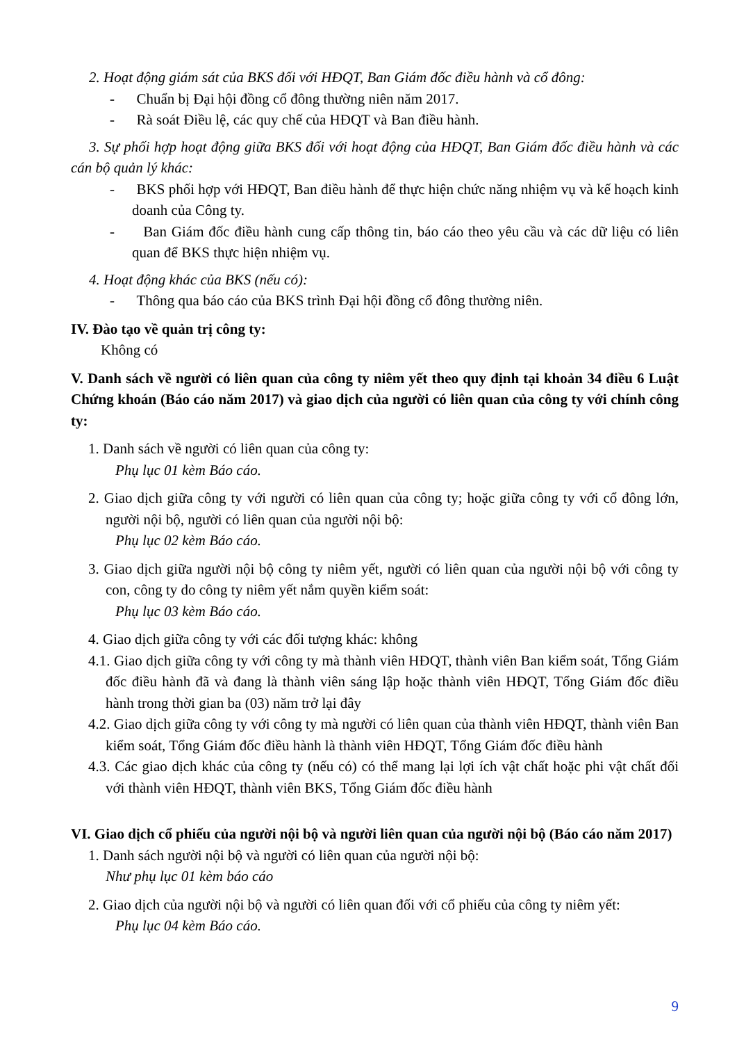2. Hoạt động giám sát của BKS đối với HĐQT, Ban Giám đốc điều hành và cổ đông:
- Chuẩn bị Đại hội đồng cổ đông thường niên năm 2017.
- Rà soát Điều lệ, các quy chế của HĐQT và Ban điều hành.
3. Sự phối hợp hoạt động giữa BKS đối với hoạt động của HĐQT, Ban Giám đốc điều hành và các cán bộ quản lý khác:
- BKS phối hợp với HĐQT, Ban điều hành để thực hiện chức năng nhiệm vụ và kế hoạch kinh doanh của Công ty.
- Ban Giám đốc điều hành cung cấp thông tin, báo cáo theo yêu cầu và các dữ liệu có liên quan để BKS thực hiện nhiệm vụ.
4. Hoạt động khác của BKS (nếu có):
- Thông qua báo cáo của BKS trình Đại hội đồng cổ đông thường niên.
IV. Đào tạo về quản trị công ty:
Không có
V. Danh sách về người có liên quan của công ty niêm yết theo quy định tại khoản 34 điều 6 Luật Chứng khoán (Báo cáo năm 2017) và giao dịch của người có liên quan của công ty với chính công ty:
1. Danh sách về người có liên quan của công ty:
Phụ lục 01 kèm Báo cáo.
2. Giao dịch giữa công ty với người có liên quan của công ty; hoặc giữa công ty với cổ đông lớn, người nội bộ, người có liên quan của người nội bộ:
Phụ lục 02 kèm Báo cáo.
3. Giao dịch giữa người nội bộ công ty niêm yết, người có liên quan của người nội bộ với công ty con, công ty do công ty niêm yết nắm quyền kiểm soát:
Phụ lục 03 kèm Báo cáo.
4. Giao dịch giữa công ty với các đối tượng khác: không
4.1. Giao dịch giữa công ty với công ty mà thành viên HĐQT, thành viên Ban kiểm soát, Tổng Giám đốc điều hành đã và đang là thành viên sáng lập hoặc thành viên HĐQT, Tổng Giám đốc điều hành trong thời gian ba (03) năm trở lại đây
4.2. Giao dịch giữa công ty với công ty mà người có liên quan của thành viên HĐQT, thành viên Ban kiểm soát, Tổng Giám đốc điều hành là thành viên HĐQT, Tổng Giám đốc điều hành
4.3. Các giao dịch khác của công ty (nếu có) có thể mang lại lợi ích vật chất hoặc phi vật chất đối với thành viên HĐQT, thành viên BKS, Tổng Giám đốc điều hành
VI. Giao dịch cổ phiếu của người nội bộ và người liên quan của người nội bộ (Báo cáo năm 2017)
1. Danh sách người nội bộ và người có liên quan của người nội bộ:
Như phụ lục 01 kèm báo cáo
2. Giao dịch của người nội bộ và người có liên quan đối với cổ phiếu của công ty niêm yết:
Phụ lục 04 kèm Báo cáo.
9